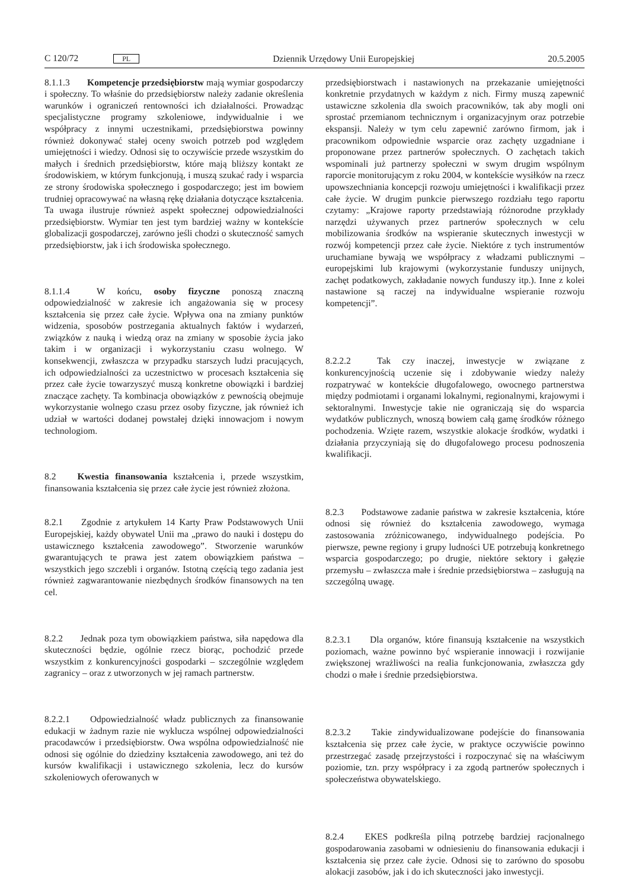C 120/72 PL Dziennik Urzędowy Unii Europejskiej 20.5.2005
8.1.1.3 Kompetencje przedsiębiorstw mają wymiar gospodarczy i społeczny. To właśnie do przedsiębiorstw należy zadanie określenia warunków i ograniczeń rentowności ich działalności. Prowadząc specjalistyczne programy szkoleniowe, indywidualnie i we współpracy z innymi uczestnikami, przedsiębiorstwa powinny również dokonywać stałej oceny swoich potrzeb pod względem umiejętności i wiedzy. Odnosi się to oczywiście przede wszystkim do małych i średnich przedsiębiorstw, które mają bliższy kontakt ze środowiskiem, w którym funkcjonują, i muszą szukać rady i wsparcia ze strony środowiska społecznego i gospodarczego; jest im bowiem trudniej opracowywać na własną rękę działania dotyczące kształcenia. Ta uwaga ilustruje również aspekt społecznej odpowiedzialności przedsiębiorstw. Wymiar ten jest tym bardziej ważny w kontekście globalizacji gospodarczej, zarówno jeśli chodzi o skuteczność samych przedsiębiorstw, jak i ich środowiska społecznego.
8.1.1.4 W końcu, osoby fizyczne ponoszą znaczną odpowiedzialność w zakresie ich angażowania się w procesy kształcenia się przez całe życie. Wpływa ona na zmiany punktów widzenia, sposobów postrzegania aktualnych faktów i wydarzeń, związków z nauką i wiedzą oraz na zmiany w sposobie życia jako takim i w organizacji i wykorzystaniu czasu wolnego. W konsekwencji, zwłaszcza w przypadku starszych ludzi pracujących, ich odpowiedzialności za uczestnictwo w procesach kształcenia się przez całe życie towarzyszyć muszą konkretne obowiązki i bardziej znaczące zachęty. Ta kombinacja obowiązków z pewnością obejmuje wykorzystanie wolnego czasu przez osoby fizyczne, jak również ich udział w wartości dodanej powstałej dzięki innowacjom i nowym technologiom.
8.2 Kwestia finansowania kształcenia i, przede wszystkim, finansowania kształcenia się przez całe życie jest również złożona.
8.2.1 Zgodnie z artykułem 14 Karty Praw Podstawowych Unii Europejskiej, każdy obywatel Unii ma „prawo do nauki i dostępu do ustawicznego kształcenia zawodowego”. Stworzenie warunków gwarantujących te prawa jest zatem obowiązkiem państwa – wszystkich jego szczebli i organów. Istotną częścią tego zadania jest również zagwarantowanie niezbędnych środków finansowych na ten cel.
8.2.2 Jednak poza tym obowiązkiem państwa, siła napędowa dla skuteczności będzie, ogólnie rzecz biorąc, pochodzić przede wszystkim z konkurencyjności gospodarki – szczególnie względem zagranicy – oraz z utworzonych w jej ramach partnerstw.
8.2.2.1 Odpowiedzialność władz publicznych za finansowanie edukacji w żadnym razie nie wyklucza wspólnej odpowiedzialności pracodawców i przedsiębiorstw. Owa wspólna odpowiedzialność nie odnosi się ogólnie do dziedziny kształcenia zawodowego, ani też do kursów kwalifikacji i ustawicznego szkolenia, lecz do kursów szkoleniowych oferowanych w
przedsiębiorstwach i nastawionych na przekazanie umiejętności konkretnie przydatnych w każdym z nich. Firmy muszą zapewnić ustawiczne szkolenia dla swoich pracowników, tak aby mogli oni sprostać przemianom technicznym i organizacyjnym oraz potrzebie ekspansji. Należy w tym celu zapewnić zarówno firmom, jak i pracownikom odpowiednie wsparcie oraz zachęty uzgadniane i proponowane przez partnerów społecznych. O zachętach takich wspominali już partnerzy społeczni w swym drugim wspólnym raporcie monitorującym z roku 2004, w kontekście wysiłków na rzecz upowszechniania koncepcji rozwoju umiejętności i kwalifikacji przez całe życie. W drugim punkcie pierwszego rozdziału tego raportu czytamy: „Krajowe raporty przedstawiają różnorodne przykłady narzędzi używanych przez partnerów społecznych w celu mobilizowania środków na wspieranie skutecznych inwestycji w rozwój kompetencji przez całe życie. Niektóre z tych instrumentów uruchamiane bywają we współpracy z władzami publicznymi – europejskimi lub krajowymi (wykorzystanie funduszy unijnych, zachęt podatkowych, zakładanie nowych funduszy itp.). Inne z kolei nastawione są raczej na indywidualne wspieranie rozwoju kompetencji”.
8.2.2.2 Tak czy inaczej, inwestycje w związane z konkurencyjnością uczenie się i zdobywanie wiedzy należy rozpatrywać w kontekście długofalowego, owocnego partnerstwa między podmiotami i organami lokalnymi, regionalnymi, krajowymi i sektoralnymi. Inwestycje takie nie ograniczają się do wsparcia wydatków publicznych, wnoszą bowiem całą gamę środków różnego pochodzenia. Wzięte razem, wszystkie alokacje środków, wydatki i działania przyczyniają się do długofalowego procesu podnoszenia kwalifikacji.
8.2.3 Podstawowe zadanie państwa w zakresie kształcenia, które odnosi się również do kształcenia zawodowego, wymaga zastosowania zróżnicowanego, indywidualnego podejścia. Po pierwsze, pewne regiony i grupy ludności UE potrzebują konkretnego wsparcia gospodarczego; po drugie, niektóre sektory i gałęzie przemysłu – zwłaszcza małe i średnie przedsiębiorstwa – zasługują na szczególną uwagę.
8.2.3.1 Dla organów, które finansują kształcenie na wszystkich poziomach, ważne powinno być wspieranie innowacji i rozwijanie zwiększonej wrażliwości na realia funkcjonowania, zwłaszcza gdy chodzi o małe i średnie przedsiębiorstwa.
8.2.3.2 Takie zindywidualizowane podejście do finansowania kształcenia się przez całe życie, w praktyce oczywiście powinno przestrzegać zasadę przejrzystości i rozpoczynać się na właściwym poziomie, tzn. przy współpracy i za zgodą partnerów społecznych i społeczeństwa obywatelskiego.
8.2.4 EKES podkreśla pilną potrzebę bardziej racjonalnego gospodarowania zasobami w odniesieniu do finansowania edukacji i kształcenia się przez całe życie. Odnosi się to zarówno do sposobu alokacji zasobów, jak i do ich skuteczności jako inwestycji.